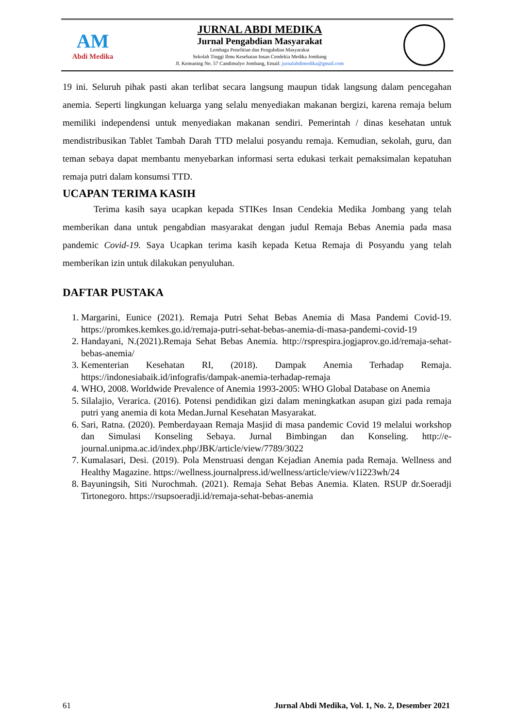AM
Abdi Medika
JURNAL ABDI MEDIKA
Jurnal Pengabdian Masyarakat
Lembaga Penelitian dan Pengabdian Masyarakat
Sekolah Tinggi Ilmu Kesehatan Insan Cendekia Medika Jombang
Jl. Kemuning No. 57 Candimulyo Jombang, Email: jurnalabdimedika@gmail.com
19 ini. Seluruh pihak pasti akan terlibat secara langsung maupun tidak langsung dalam pencegahan anemia. Seperti lingkungan keluarga yang selalu menyediakan makanan bergizi, karena remaja belum memiliki independensi untuk menyediakan makanan sendiri. Pemerintah / dinas kesehatan untuk mendistribusikan Tablet Tambah Darah TTD melalui posyandu remaja. Kemudian, sekolah, guru, dan teman sebaya dapat membantu menyebarkan informasi serta edukasi terkait pemaksimalan kepatuhan remaja putri dalam konsumsi TTD.
UCAPAN TERIMA KASIH
Terima kasih saya ucapkan kepada STIKes Insan Cendekia Medika Jombang yang telah memberikan dana untuk pengabdian masyarakat dengan judul Remaja Bebas Anemia pada masa pandemic Covid-19. Saya Ucapkan terima kasih kepada Ketua Remaja di Posyandu yang telah memberikan izin untuk dilakukan penyuluhan.
DAFTAR PUSTAKA
1. Margarini, Eunice (2021). Remaja Putri Sehat Bebas Anemia di Masa Pandemi Covid-19. https://promkes.kemkes.go.id/remaja-putri-sehat-bebas-anemia-di-masa-pandemi-covid-19
2. Handayani, N.(2021).Remaja Sehat Bebas Anemia. http://rsprespira.jogjaprov.go.id/remaja-sehat-bebas-anemia/
3. Kementerian Kesehatan RI, (2018). Dampak Anemia Terhadap Remaja. https://indonesiabaik.id/infografis/dampak-anemia-terhadap-remaja
4. WHO, 2008. Worldwide Prevalence of Anemia 1993-2005: WHO Global Database on Anemia
5. Silalajio, Verarica. (2016). Potensi pendidikan gizi dalam meningkatkan asupan gizi pada remaja putri yang anemia di kota Medan.Jurnal Kesehatan Masyarakat.
6. Sari, Ratna. (2020). Pemberdayaan Remaja Masjid di masa pandemic Covid 19 melalui workshop dan Simulasi Konseling Sebaya. Jurnal Bimbingan dan Konseling. http://e-journal.unipma.ac.id/index.php/JBK/article/view/7789/3022
7. Kumalasari, Desi. (2019). Pola Menstruasi dengan Kejadian Anemia pada Remaja. Wellness and Healthy Magazine. https://wellness.journalpress.id/wellness/article/view/v1i223wh/24
8. Bayuningsih, Siti Nurochmah. (2021). Remaja Sehat Bebas Anemia. Klaten. RSUP dr.Soeradji Tirtonegoro. https://rsupsoeradji.id/remaja-sehat-bebas-anemia
61 Jurnal Abdi Medika, Vol. 1, No. 2, Desember 2021